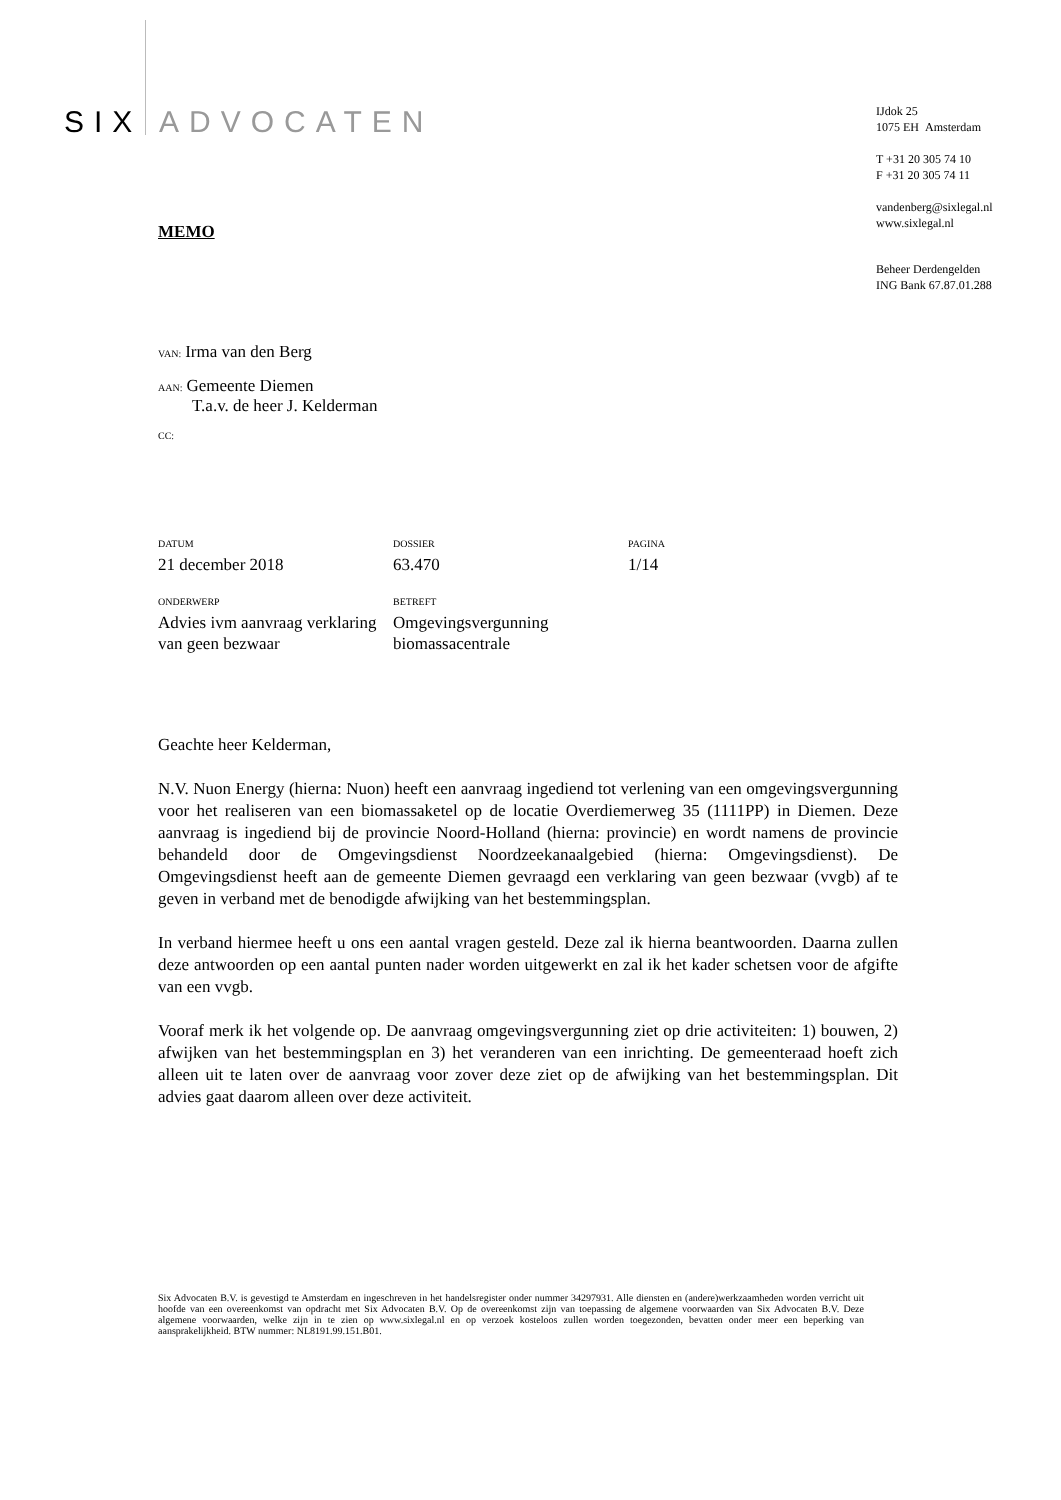SIX ADVOCATEN
IJdok 25
1075 EH Amsterdam
T +31 20 305 74 10
F +31 20 305 74 11
vandenberg@sixlegal.nl
www.sixlegal.nl
Beheer Derdengelden
ING Bank 67.87.01.288
MEMO
VAN: Irma van den Berg
AAN: Gemeente Diemen
T.a.v. de heer J. Kelderman
CC:
DATUM
21 december 2018
DOSSIER
63.470
PAGINA
1/14
ONDERWERP
Advies ivm aanvraag verklaring van geen bezwaar
BETREFT
Omgevingsvergunning biomassacentrale
Geachte heer Kelderman,
N.V. Nuon Energy (hierna: Nuon) heeft een aanvraag ingediend tot verlening van een omgevingsvergunning voor het realiseren van een biomassaketel op de locatie Overdiemerweg 35 (1111PP) in Diemen. Deze aanvraag is ingediend bij de provincie Noord-Holland (hierna: provincie) en wordt namens de provincie behandeld door de Omgevingsdienst Noordzeekanaalgebied (hierna: Omgevingsdienst). De Omgevingsdienst heeft aan de gemeente Diemen gevraagd een verklaring van geen bezwaar (vvgb) af te geven in verband met de benodigde afwijking van het bestemmingsplan.
In verband hiermee heeft u ons een aantal vragen gesteld. Deze zal ik hierna beantwoorden. Daarna zullen deze antwoorden op een aantal punten nader worden uitgewerkt en zal ik het kader schetsen voor de afgifte van een vvgb.
Vooraf merk ik het volgende op. De aanvraag omgevingsvergunning ziet op drie activiteiten: 1) bouwen, 2) afwijken van het bestemmingsplan en 3) het veranderen van een inrichting. De gemeenteraad hoeft zich alleen uit te laten over de aanvraag voor zover deze ziet op de afwijking van het bestemmingsplan. Dit advies gaat daarom alleen over deze activiteit.
Six Advocaten B.V. is gevestigd te Amsterdam en ingeschreven in het handelsregister onder nummer 34297931. Alle diensten en (andere)werkzaamheden worden verricht uit hoofde van een overeenkomst van opdracht met Six Advocaten B.V. Op de overeenkomst zijn van toepassing de algemene voorwaarden van Six Advocaten B.V. Deze algemene voorwaarden, welke zijn in te zien op www.sixlegal.nl en op verzoek kosteloos zullen worden toegezonden, bevatten onder meer een beperking van aansprakelijkheid. BTW nummer: NL8191.99.151.B01.